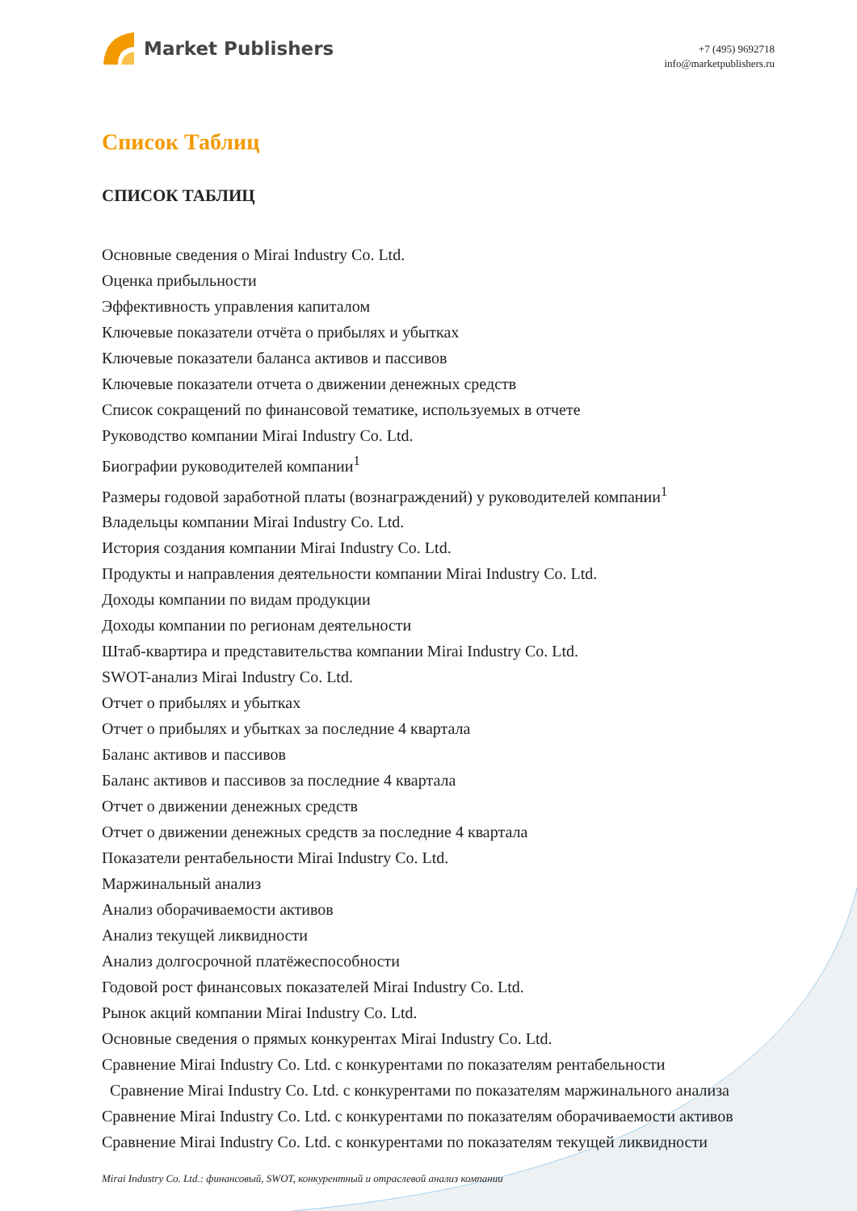Market Publishers
+7 (495) 9692718
info@marketpublishers.ru
Список Таблиц
СПИСОК ТАБЛИЦ
Основные сведения о Mirai Industry Co. Ltd.
Оценка прибыльности
Эффективность управления капиталом
Ключевые показатели отчёта о прибылях и убытках
Ключевые показатели баланса активов и пассивов
Ключевые показатели отчета о движении денежных средств
Список сокращений по финансовой тематике, используемых в отчете
Руководство компании Mirai Industry Co. Ltd.
Биографии руководителей компании<sup>1</sup>
Размеры годовой заработной платы (вознаграждений) у руководителей компании<sup>1</sup>
Владельцы компании Mirai Industry Co. Ltd.
История создания компании Mirai Industry Co. Ltd.
Продукты и направления деятельности компании Mirai Industry Co. Ltd.
Доходы компании по видам продукции
Доходы компании по регионам деятельности
Штаб-квартира и представительства компании Mirai Industry Co. Ltd.
SWOT-анализ Mirai Industry Co. Ltd.
Отчет о прибылях и убытках
Отчет о прибылях и убытках за последние 4 квартала
Баланс активов и пассивов
Баланс активов и пассивов за последние 4 квартала
Отчет о движении денежных средств
Отчет о движении денежных средств за последние 4 квартала
Показатели рентабельности Mirai Industry Co. Ltd.
Маржинальный анализ
Анализ оборачиваемости активов
Анализ текущей ликвидности
Анализ долгосрочной платёжеспособности
Годовой рост финансовых показателей Mirai Industry Co. Ltd.
Рынок акций компании Mirai Industry Co. Ltd.
Основные сведения о прямых конкурентах Mirai Industry Co. Ltd.
Сравнение Mirai Industry Co. Ltd. с конкурентами по показателям рентабельности
Сравнение Mirai Industry Co. Ltd. с конкурентами по показателям маржинального анализа
Сравнение Mirai Industry Co. Ltd. с конкурентами по показателям оборачиваемости активов
Сравнение Mirai Industry Co. Ltd. с конкурентами по показателям текущей ликвидности
Mirai Industry Co. Ltd.: финансовый, SWOT, конкурентный и отраслевой анализ компании